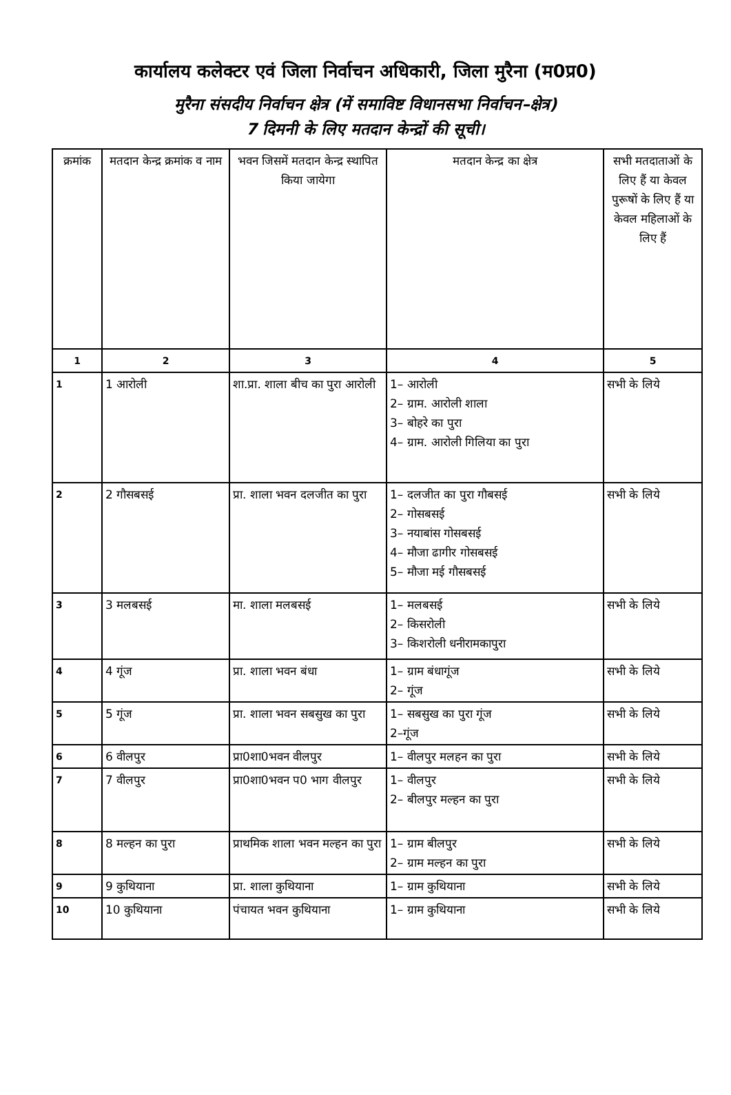कार्यालय कलेक्टर एवं जिला निर्वाचन अधिकारी, जिला मुरैना (म0प्र0)
मुरैना संसदीय निर्वाचन क्षेत्र (में समाविष्ट विधानसभा निर्वाचन–क्षेत्र)
7 दिमनी के लिए मतदान केन्द्रों की सूची।
| क्रमांक | मतदान केन्द्र क्रमांक व नाम | भवन जिसमें मतदान केन्द्र स्थापित किया जायेगा | मतदान केन्द्र का क्षेत्र | सभी मतदाताओं के लिए हैं या केवल पुरूषों के लिए हैं या केवल महिलाओं के लिए हैं |
| --- | --- | --- | --- | --- |
| 1 | 2 | 3 | 4 | 5 |
| 1 | 1 आरोली | शा.प्रा. शाला बीच का पुरा आरोली | 1– आरोली 2– ग्राम. आरोली शाला 3– बोहरे का पुरा 4– ग्राम. आरोली गिलिया का पुरा | सभी के लिये |
| 2 | 2 गौसबसई | प्रा. शाला भवन दलजीत का पुरा | 1– दलजीत का पुरा गौबसई 2– गोसबसई 3– नयाबांस गोसबसई 4– मौजा ढागीर गोसबसई 5– मौजा मई गौसबसई | सभी के लिये |
| 3 | 3 मलबसई | मा. शाला मलबसई | 1– मलबसई 2– किसरोली 3– किशरोली धनीरामकापुरा | सभी के लिये |
| 4 | 4 गूंज | प्रा. शाला भवन बंधा | 1– ग्राम बंधागूंज 2– गूंज | सभी के लिये |
| 5 | 5 गूंज | प्रा. शाला भवन सबसुख का पुरा | 1– सबसुख का पुरा गूंज 2–गूंज | सभी के लिये |
| 6 | 6 वीलपुर | प्रा0शा0भवन वीलपुर | 1– वीलपुर मलहन का पुरा | सभी के लिये |
| 7 | 7 वीलपुर | प्रा0शा0भवन प0 भाग वीलपुर | 1– वीलपुर 2– बीलपुर मल्हन का पुरा | सभी के लिये |
| 8 | 8 मल्हन का पुरा | प्राथमिक शाला भवन मल्हन का पुरा | 1– ग्राम बीलपुर 2– ग्राम मल्हन का पुरा | सभी के लिये |
| 9 | 9 कुथियाना | प्रा. शाला कुथियाना | 1– ग्राम कुथियाना | सभी के लिये |
| 10 | 10 कुथियाना | पंचायत भवन कुथियाना | 1– ग्राम कुथियाना | सभी के लिये |